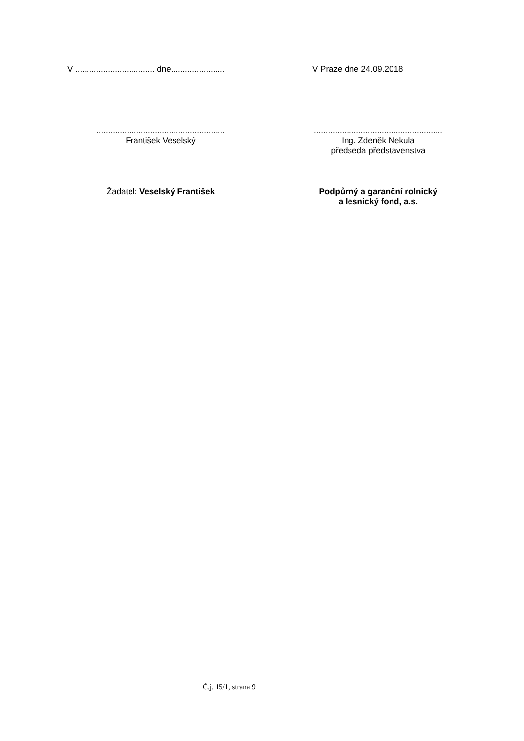V .................................. dne.......................
V Praze dne 24.09.2018
.......................................................
František Veselský
.......................................................
Ing. Zdeněk Nekula
předseda představenstva
Žadatel: Veselský František Podpůrný a garanční rolnický
a lesnický fond, a.s.
Č.j. 15/1, strana 9